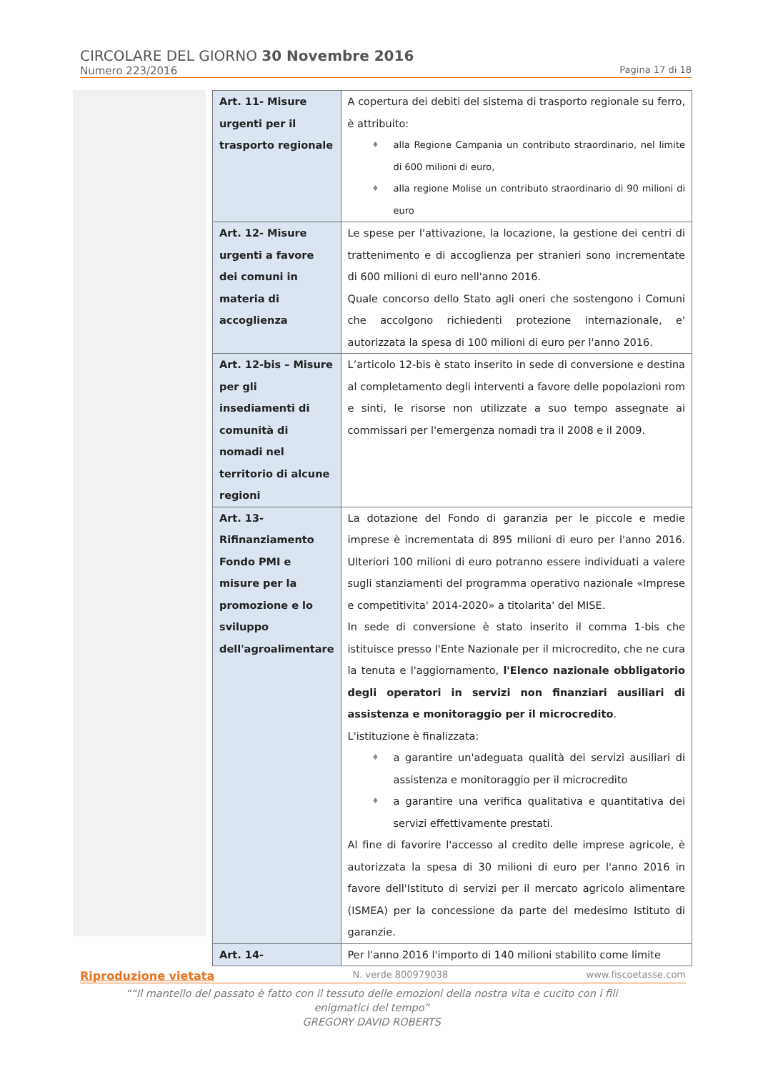CIRCOLARE DEL GIORNO 30 Novembre 2016
Numero 223/2016 Pagina 17 di 18
| Art. 11- Misure urgenti per il trasporto regionale | A copertura dei debiti del sistema di trasporto regionale su ferro, è attribuito: ♦ alla Regione Campania un contributo straordinario, nel limite di 600 milioni di euro, ♦ alla regione Molise un contributo straordinario di 90 milioni di euro |
| Art. 12- Misure urgenti a favore dei comuni in materia di accoglienza | Le spese per l'attivazione, la locazione, la gestione dei centri di trattenimento e di accoglienza per stranieri sono incrementate di 600 milioni di euro nell'anno 2016. Quale concorso dello Stato agli oneri che sostengono i Comuni che accolgono richiedenti protezione internazionale, e' autorizzata la spesa di 100 milioni di euro per l'anno 2016. |
| Art. 12-bis – Misure per gli insediamenti di comunità di nomadi nel territorio di alcune regioni | L’articolo 12-bis è stato inserito in sede di conversione e destina al completamento degli interventi a favore delle popolazioni rom e sinti, le risorse non utilizzate a suo tempo assegnate ai commissari per l'emergenza nomadi tra il 2008 e il 2009. |
| Art. 13- Rifinanziamento Fondo PMI e misure per la promozione e lo sviluppo dell'agroalimentare | La dotazione del Fondo di garanzia per le piccole e medie imprese è incrementata di 895 milioni di euro per l'anno 2016. Ulteriori 100 milioni di euro potranno essere individuati a valere sugli stanziamenti del programma operativo nazionale «Imprese e competitivita' 2014-2020» a titolarita' del MISE. In sede di conversione è stato inserito il comma 1-bis che istituisce presso l'Ente Nazionale per il microcredito, che ne cura la tenuta e l'aggiornamento, l'Elenco nazionale obbligatorio degli operatori in servizi non finanziari ausiliari di assistenza e monitoraggio per il microcredito . L'istituzione è finalizzata: ♦ a garantire un'adeguata qualità dei servizi ausiliari di assistenza e monitoraggio per il microcredito ♦ a garantire una verifica qualitativa e quantitativa dei servizi effettivamente prestati. Al fine di favorire l'accesso al credito delle imprese agricole, è autorizzata la spesa di 30 milioni di euro per l'anno 2016 in favore dell'Istituto di servizi per il mercato agricolo alimentare (ISMEA) per la concessione da parte del medesimo Istituto di garanzie. |
| Art. 14- | Per l'anno 2016 l'importo di 140 milioni stabilito come limite |
Riproduzione vietata N. verde 800979038 www.fiscoetasse.com
““Il mantello del passato è fatto con il tessuto delle emozioni della nostra vita e cucito con i fili enigmatici del tempo”
GREGORY DAVID ROBERTS